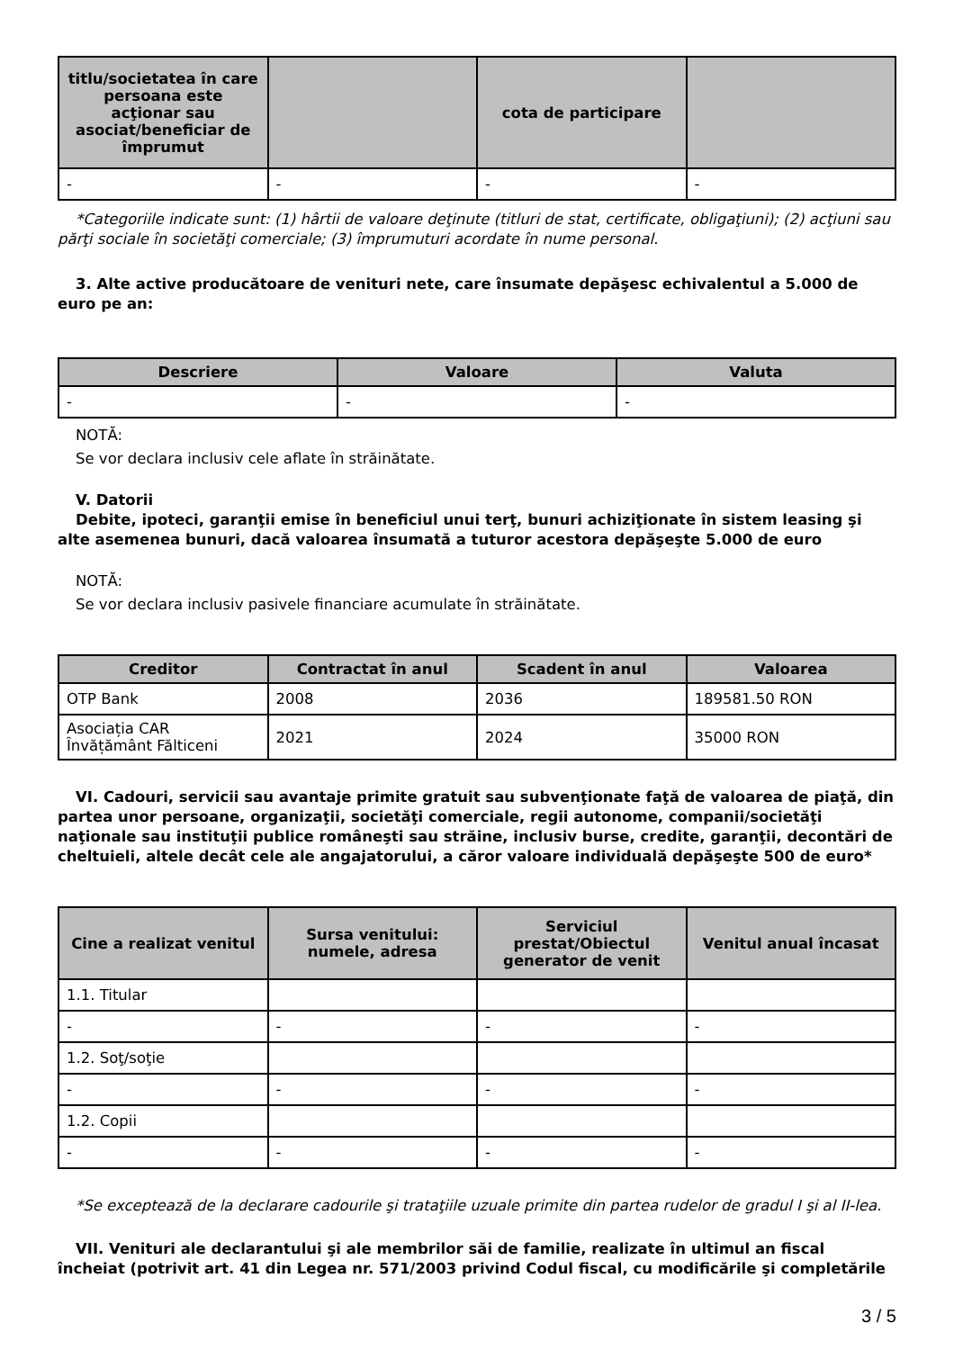| titlu/societatea în care persoana este acţionar sau asociat/beneficiar de împrumut | | cota de participare | |
| --- | --- | --- | --- |
| - | - | - | - |
*Categoriile indicate sunt: (1) hârtii de valoare deţinute (titluri de stat, certificate, obligaţiuni); (2) acţiuni sau părţi sociale în societăţi comerciale; (3) împrumuturi acordate în nume personal.
3. Alte active producătoare de venituri nete, care însumate depăşesc echivalentul a 5.000 de euro pe an:
| Descriere | Valoare | Valuta |
| --- | --- | --- |
| - | - | - |
NOTĂ:
Se vor declara inclusiv cele aflate în străinătate.
V. Datorii
Debite, ipoteci, garanţii emise în beneficiul unui terţ, bunuri achiziţionate în sistem leasing şi alte asemenea bunuri, dacă valoarea însumată a tuturor acestora depăşeşte 5.000 de euro
NOTĂ:
Se vor declara inclusiv pasivele financiare acumulate în străinătate.
| Creditor | Contractat în anul | Scadent în anul | Valoarea |
| --- | --- | --- | --- |
| OTP Bank | 2008 | 2036 | 189581.50 RON |
| Asociația CAR Învățământ Fălticeni | 2021 | 2024 | 35000 RON |
VI. Cadouri, servicii sau avantaje primite gratuit sau subvenţionate faţă de valoarea de piaţă, din partea unor persoane, organizaţii, societăţi comerciale, regii autonome, companii/societăţi naţionale sau instituţii publice româneşti sau străine, inclusiv burse, credite, garanţii, decontări de cheltuieli, altele decât cele ale angajatorului, a căror valoare individuală depăşeşte 500 de euro*
| Cine a realizat venitul | Sursa venitului: numele, adresa | Serviciul prestat/Obiectul generator de venit | Venitul anual încasat |
| --- | --- | --- | --- |
| 1.1. Titular | | | |
| - | - | - | - |
| 1.2. Soţ/soţie | | | |
| - | - | - | - |
| 1.2. Copii | | | |
| - | - | - | - |
*Se exceptează de la declarare cadourile şi trataţiile uzuale primite din partea rudelor de gradul I şi al II-lea.
VII. Venituri ale declarantului şi ale membrilor săi de familie, realizate în ultimul an fiscal încheiat (potrivit art. 41 din Legea nr. 571/2003 privind Codul fiscal, cu modificările şi completările
3 / 5